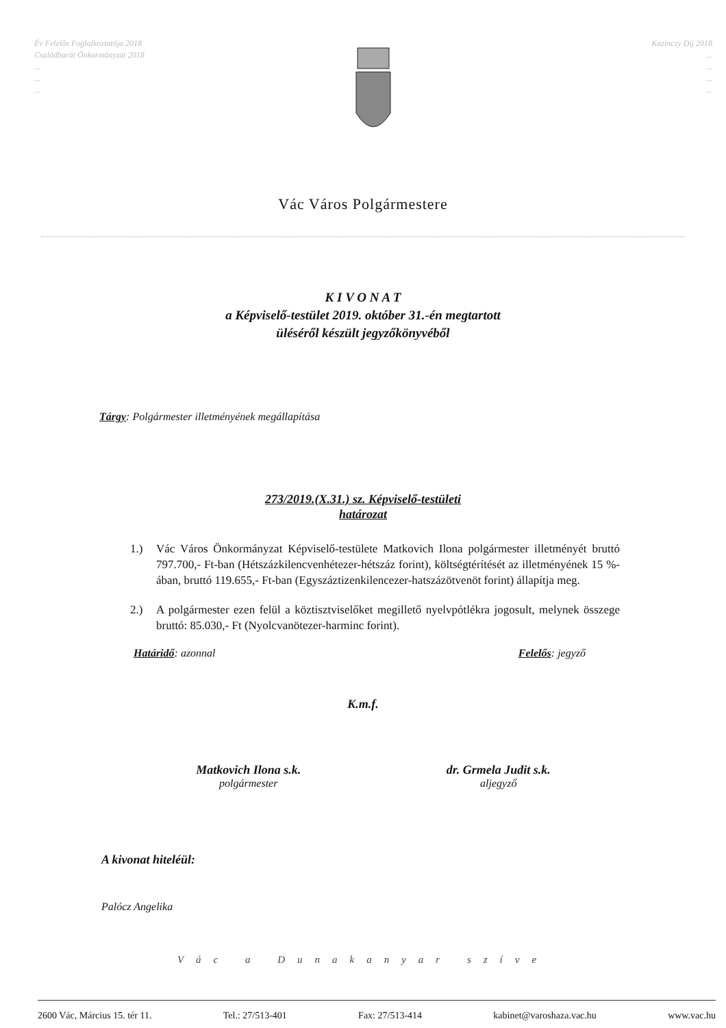Év Felelős Foglalkoztatója 2018
Családbarát Önkormányzat 2018
...
...
...
Kazinczy Díj 2018
...
...
...
...
Vác Város Polgármestere
K I V O N A T
a Képviselő-testület 2019. október 31.-én megtartott
üléséről készült jegyzőkönyvéből
Tárgy: Polgármester illetményének megállapítása
273/2019.(X.31.) sz. Képviselő-testületi
határozat
1.) Vác Város Önkormányzat Képviselő-testülete Matkovich Ilona polgármester illetményét bruttó 797.700,- Ft-ban (Hétszázkilencvenhétezer-hétszáz forint), költségtérítését az illetményének 15 %-ában, bruttó 119.655,- Ft-ban (Egyszáztizenkilencezer-hatszázötvenöt forint) állapítja meg.
2.) A polgármester ezen felül a köztisztviselőket megillető nyelvpótlékra jogosult, melynek összege bruttó: 85.030,- Ft (Nyolcvanötezer-harminc forint).
Határidő: azonnal Felelős: jegyző
K.m.f.
Matkovich Ilona s.k.
polgármester
dr. Grmela Judit s.k.
aljegyző
A kivonat hiteléül:
Palócz Angelika
Vác a Dunakanyar szíve
2600 Vác, Március 15. tér 11. Tel.: 27/513-401 Fax: 27/513-414 kabinet@varoshaza.vac.hu www.vac.hu